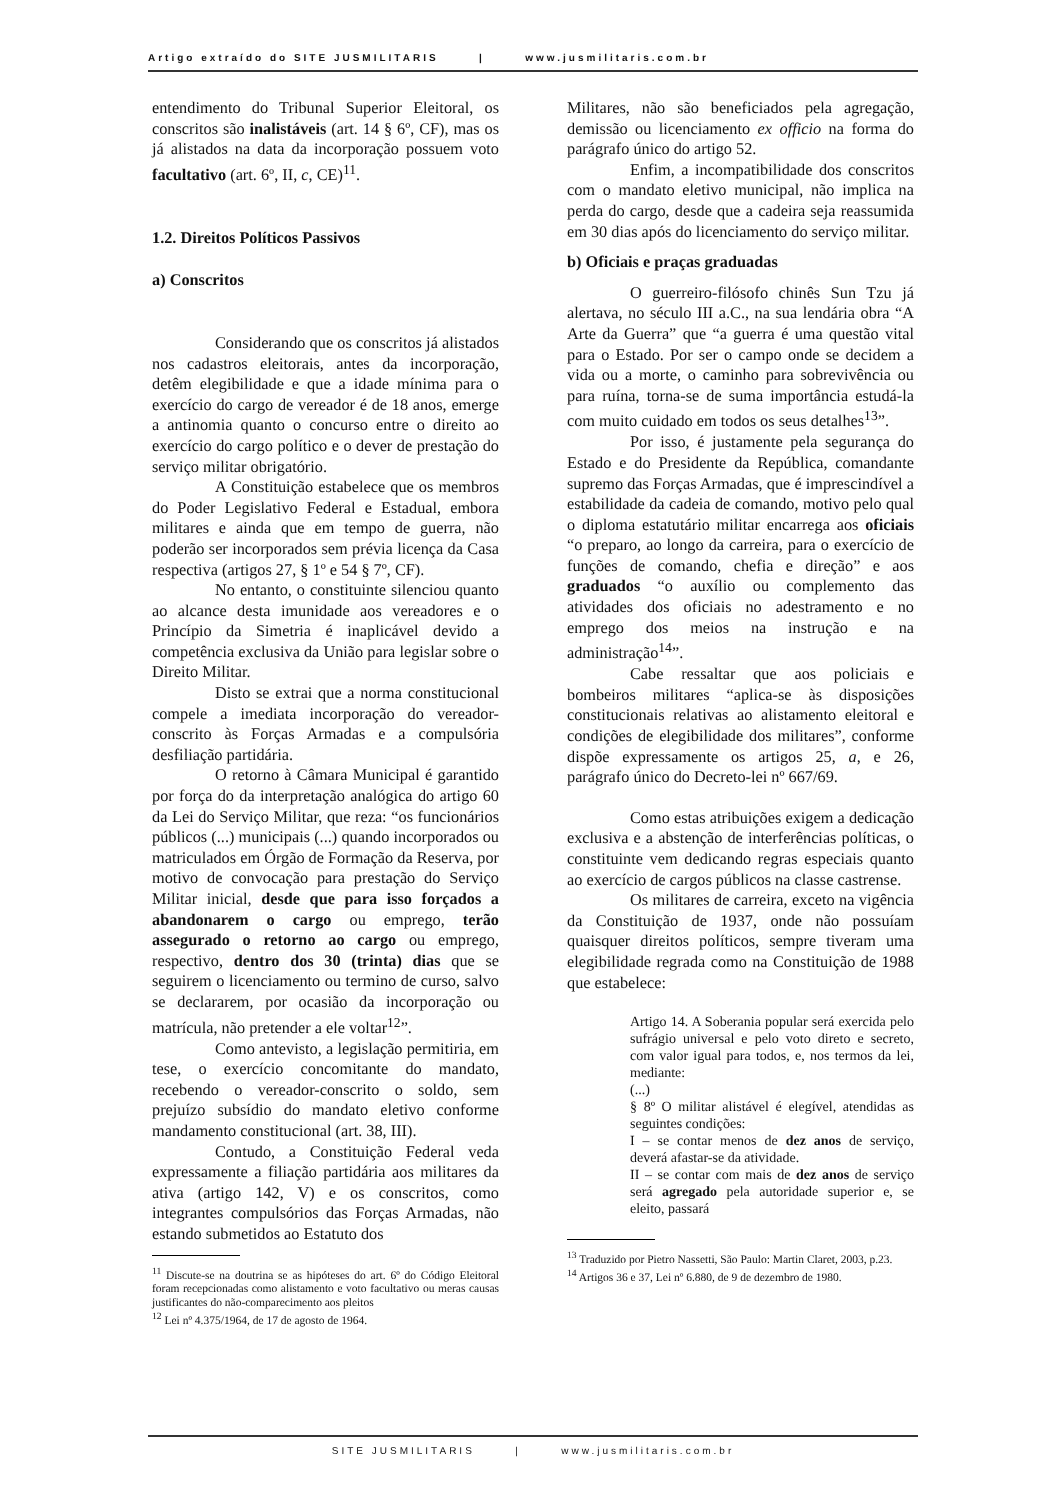Artigo extraído do SITE JUSMILITARIS | www.jusmilitaris.com.br
entendimento do Tribunal Superior Eleitoral, os conscritos são inalistáveis (art. 14 § 6º, CF), mas os já alistados na data da incorporação possuem voto facultativo (art. 6º, II, c, CE)<sup>11</sup>.
1.2. Direitos Políticos Passivos
a) Conscritos
Considerando que os conscritos já alistados nos cadastros eleitorais, antes da incorporação, detêm elegibilidade e que a idade mínima para o exercício do cargo de vereador é de 18 anos, emerge a antinomia quanto o concurso entre o direito ao exercício do cargo político e o dever de prestação do serviço militar obrigatório.
A Constituição estabelece que os membros do Poder Legislativo Federal e Estadual, embora militares e ainda que em tempo de guerra, não poderão ser incorporados sem prévia licença da Casa respectiva (artigos 27, § 1º e 54 § 7º, CF).
No entanto, o constituinte silenciou quanto ao alcance desta imunidade aos vereadores e o Princípio da Simetria é inaplicável devido a competência exclusiva da União para legislar sobre o Direito Militar.
Disto se extrai que a norma constitucional compele a imediata incorporação do vereador-conscrito às Forças Armadas e a compulsória desfiliação partidária.
O retorno à Câmara Municipal é garantido por força do da interpretação analógica do artigo 60 da Lei do Serviço Militar, que reza: “os funcionários públicos (...) municipais (...) quando incorporados ou matriculados em Órgão de Formação da Reserva, por motivo de convocação para prestação do Serviço Militar inicial, desde que para isso forçados a abandonarem o cargo ou emprego, terão assegurado o retorno ao cargo ou emprego, respectivo, dentro dos 30 (trinta) dias que se seguirem o licenciamento ou termino de curso, salvo se declararem, por ocasião da incorporação ou matrícula, não pretender a ele voltar<sup>12</sup>”.
Como antevisto, a legislação permitiria, em tese, o exercício concomitante do mandato, recebendo o vereador-conscrito o soldo, sem prejuízo subsídio do mandato eletivo conforme mandamento constitucional (art. 38, III).
Contudo, a Constituição Federal veda expressamente a filiação partidária aos militares da ativa (artigo 142, V) e os conscritos, como integrantes compulsórios das Forças Armadas, não estando submetidos ao Estatuto dos
<sup>11</sup> Discute-se na doutrina se as hipóteses do art. 6º do Código Eleitoral foram recepcionadas como alistamento e voto facultativo ou meras causas justificantes do não-comparecimento aos pleitos
<sup>12</sup> Lei nº 4.375/1964, de 17 de agosto de 1964.
Militares, não são beneficiados pela agregação, demissão ou licenciamento ex officio na forma do parágrafo único do artigo 52.
Enfim, a incompatibilidade dos conscritos com o mandato eletivo municipal, não implica na perda do cargo, desde que a cadeira seja reassumida em 30 dias após do licenciamento do serviço militar.
b) Oficiais e praças graduadas
O guerreiro-filósofo chinês Sun Tzu já alertava, no século III a.C., na sua lendária obra “A Arte da Guerra” que “a guerra é uma questão vital para o Estado. Por ser o campo onde se decidem a vida ou a morte, o caminho para sobrevivência ou para ruína, torna-se de suma importância estudá-la com muito cuidado em todos os seus detalhes<sup>13</sup>”.
Por isso, é justamente pela segurança do Estado e do Presidente da República, comandante supremo das Forças Armadas, que é imprescindível a estabilidade da cadeia de comando, motivo pelo qual o diploma estatutário militar encarrega aos oficiais “o preparo, ao longo da carreira, para o exercício de funções de comando, chefia e direção” e aos graduados “o auxílio ou complemento das atividades dos oficiais no adestramento e no emprego dos meios na instrução e na administração<sup>14</sup>”.
Cabe ressaltar que aos policiais e bombeiros militares “aplica-se às disposições constitucionais relativas ao alistamento eleitoral e condições de elegibilidade dos militares”, conforme dispõe expressamente os artigos 25, a, e 26, parágrafo único do Decreto-lei nº 667/69.
Como estas atribuições exigem a dedicação exclusiva e a abstenção de interferências políticas, o constituinte vem dedicando regras especiais quanto ao exercício de cargos públicos na classe castrense.
Os militares de carreira, exceto na vigência da Constituição de 1937, onde não possuíam quaisquer direitos políticos, sempre tiveram uma elegibilidade regrada como na Constituição de 1988 que estabelece:
Artigo 14. A Soberania popular será exercida pelo sufrágio universal e pelo voto direto e secreto, com valor igual para todos, e, nos termos da lei, mediante:
(...)
§ 8º O militar alistável é elegível, atendidas as seguintes condições:
I – se contar menos de dez anos de serviço, deverá afastar-se da atividade.
II – se contar com mais de dez anos de serviço será agregado pela autoridade superior e, se eleito, passará
<sup>13</sup> Traduzido por Pietro Nassetti, São Paulo: Martin Claret, 2003, p.23.
<sup>14</sup> Artigos 36 e 37, Lei nº 6.880, de 9 de dezembro de 1980.
SITE JUSMILITARIS | www.jusmilitaris.com.br